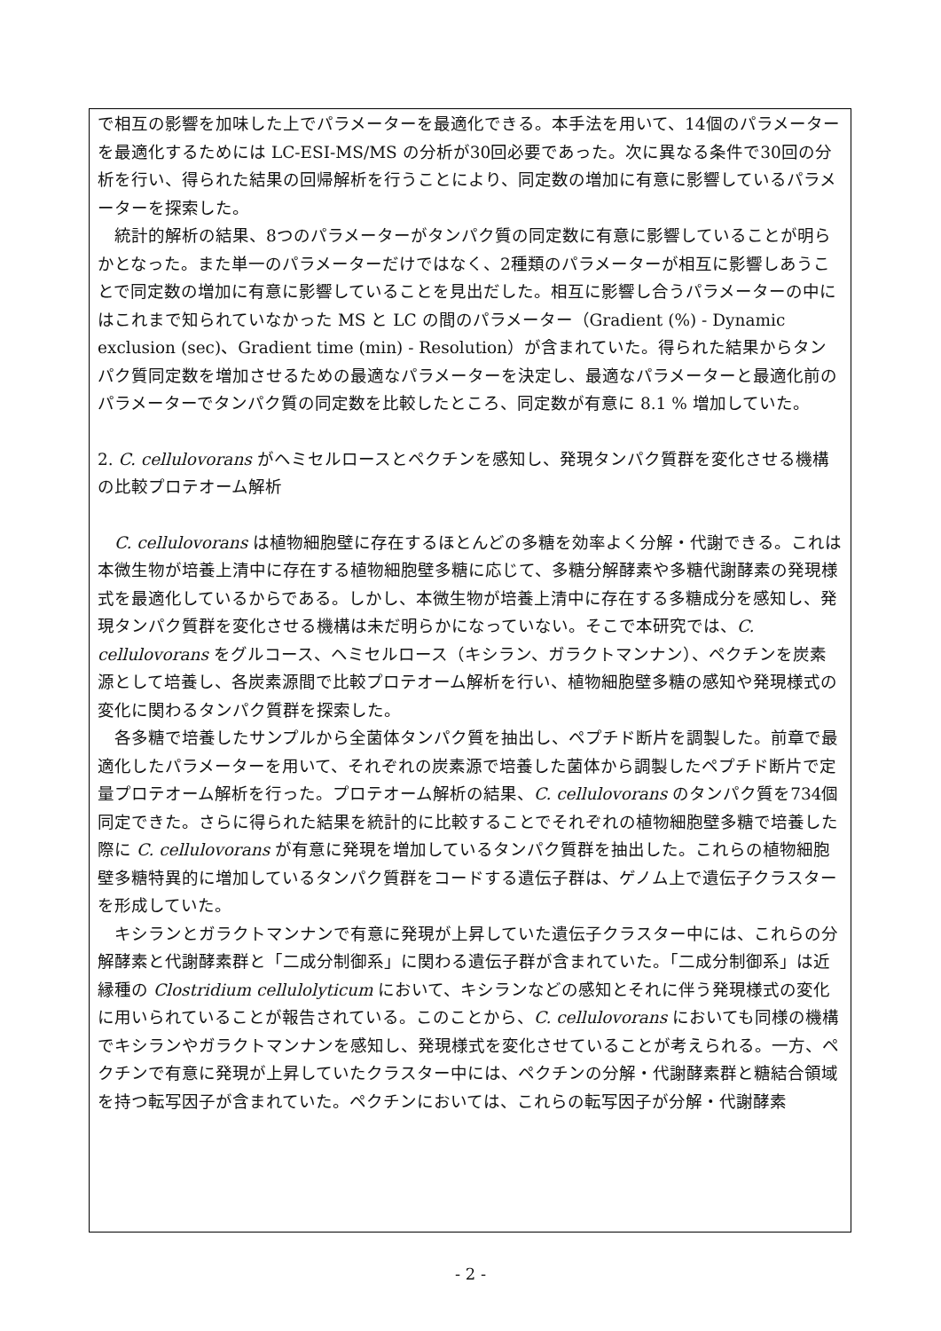で相互の影響を加味した上でパラメーターを最適化できる。本手法を用いて、14個のパラメーターを最適化するためには LC-ESI-MS/MS の分析が30回必要であった。次に異なる条件で30回の分析を行い、得られた結果の回帰解析を行うことにより、同定数の増加に有意に影響しているパラメーターを探索した。
　統計的解析の結果、8つのパラメーターがタンパク質の同定数に有意に影響していることが明らかとなった。また単一のパラメーターだけではなく、2種類のパラメーターが相互に影響しあうことで同定数の増加に有意に影響していることを見出だした。相互に影響し合うパラメーターの中にはこれまで知られていなかった MS と LC の間のパラメーター（Gradient (%) - Dynamic exclusion (sec)、Gradient time (min) - Resolution）が含まれていた。得られた結果からタンパク質同定数を増加させるための最適なパラメーターを決定し、最適なパラメーターと最適化前のパラメーターでタンパク質の同定数を比較したところ、同定数が有意に 8.1 % 増加していた。
2. C. cellulovorans がヘミセルロースとペクチンを感知し、発現タンパク質群を変化させる機構の比較プロテオーム解析
　C. cellulovorans は植物細胞壁に存在するほとんどの多糖を効率よく分解・代謝できる。これは本微生物が培養上清中に存在する植物細胞壁多糖に応じて、多糖分解酵素や多糖代謝酵素の発現様式を最適化しているからである。しかし、本微生物が培養上清中に存在する多糖成分を感知し、発現タンパク質群を変化させる機構は未だ明らかになっていない。そこで本研究では、C. cellulovorans をグルコース、ヘミセルロース（キシラン、ガラクトマンナン）、ペクチンを炭素源として培養し、各炭素源間で比較プロテオーム解析を行い、植物細胞壁多糖の感知や発現様式の変化に関わるタンパク質群を探索した。
　各多糖で培養したサンプルから全菌体タンパク質を抽出し、ペプチド断片を調製した。前章で最適化したパラメーターを用いて、それぞれの炭素源で培養した菌体から調製したペプチド断片で定量プロテオーム解析を行った。プロテオーム解析の結果、C. cellulovorans のタンパク質を734個同定できた。さらに得られた結果を統計的に比較することでそれぞれの植物細胞壁多糖で培養した際に C. cellulovorans が有意に発現を増加しているタンパク質群を抽出した。これらの植物細胞壁多糖特異的に増加しているタンパク質群をコードする遺伝子群は、ゲノム上で遺伝子クラスターを形成していた。
　キシランとガラクトマンナンで有意に発現が上昇していた遺伝子クラスター中には、これらの分解酵素と代謝酵素群と「二成分制御系」に関わる遺伝子群が含まれていた。「二成分制御系」は近縁種の Clostridium cellulolyticum において、キシランなどの感知とそれに伴う発現様式の変化に用いられていることが報告されている。このことから、C. cellulovorans においても同様の機構でキシランやガラクトマンナンを感知し、発現様式を変化させていることが考えられる。一方、ペクチンで有意に発現が上昇していたクラスター中には、ペクチンの分解・代謝酵素群と糖結合領域を持つ転写因子が含まれていた。ペクチンにおいては、これらの転写因子が分解・代謝酵素
- 2 -